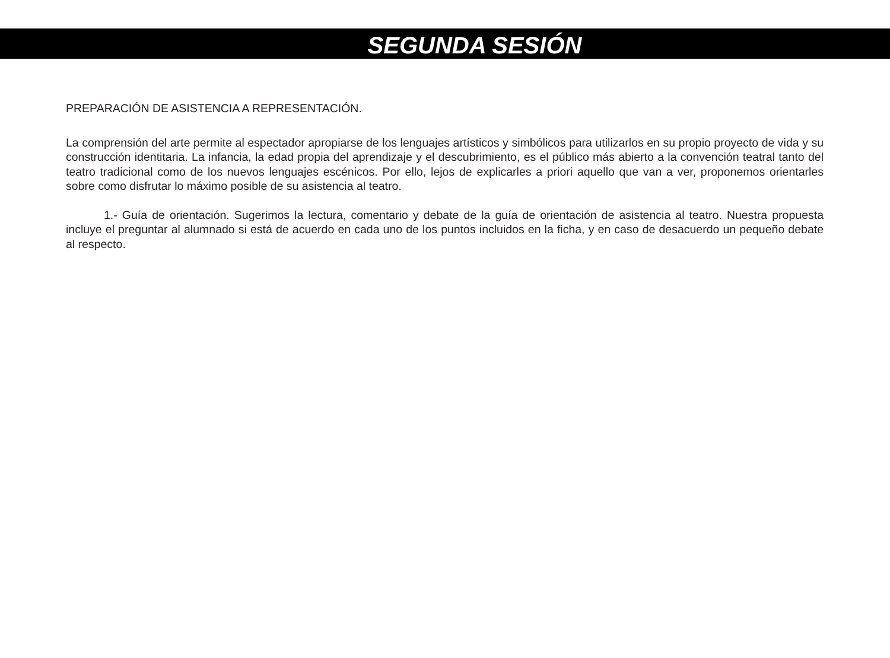SEGUNDA SESIÓN
PREPARACIÓN DE ASISTENCIA A REPRESENTACIÓN.
La comprensión del arte permite al espectador apropiarse de los lenguajes artísticos y simbólicos para utilizarlos en su propio proyecto de vida y su construcción identitaria. La infancia, la edad propia del aprendizaje y el descubrimiento, es el público más abierto a la convención teatral tanto del teatro tradicional como de los nuevos lenguajes escénicos. Por ello, lejos de explicarles a priori aquello que van a ver, proponemos orientarles sobre como disfrutar lo máximo posible de su asistencia al teatro.
1.- Guía de orientación. Sugerimos la lectura, comentario y debate de la guía de orientación de asistencia al teatro. Nuestra propuesta incluye el preguntar al alumnado si está de acuerdo en cada uno de los puntos incluidos en la ficha, y en caso de desacuerdo un pequeño debate al respecto.